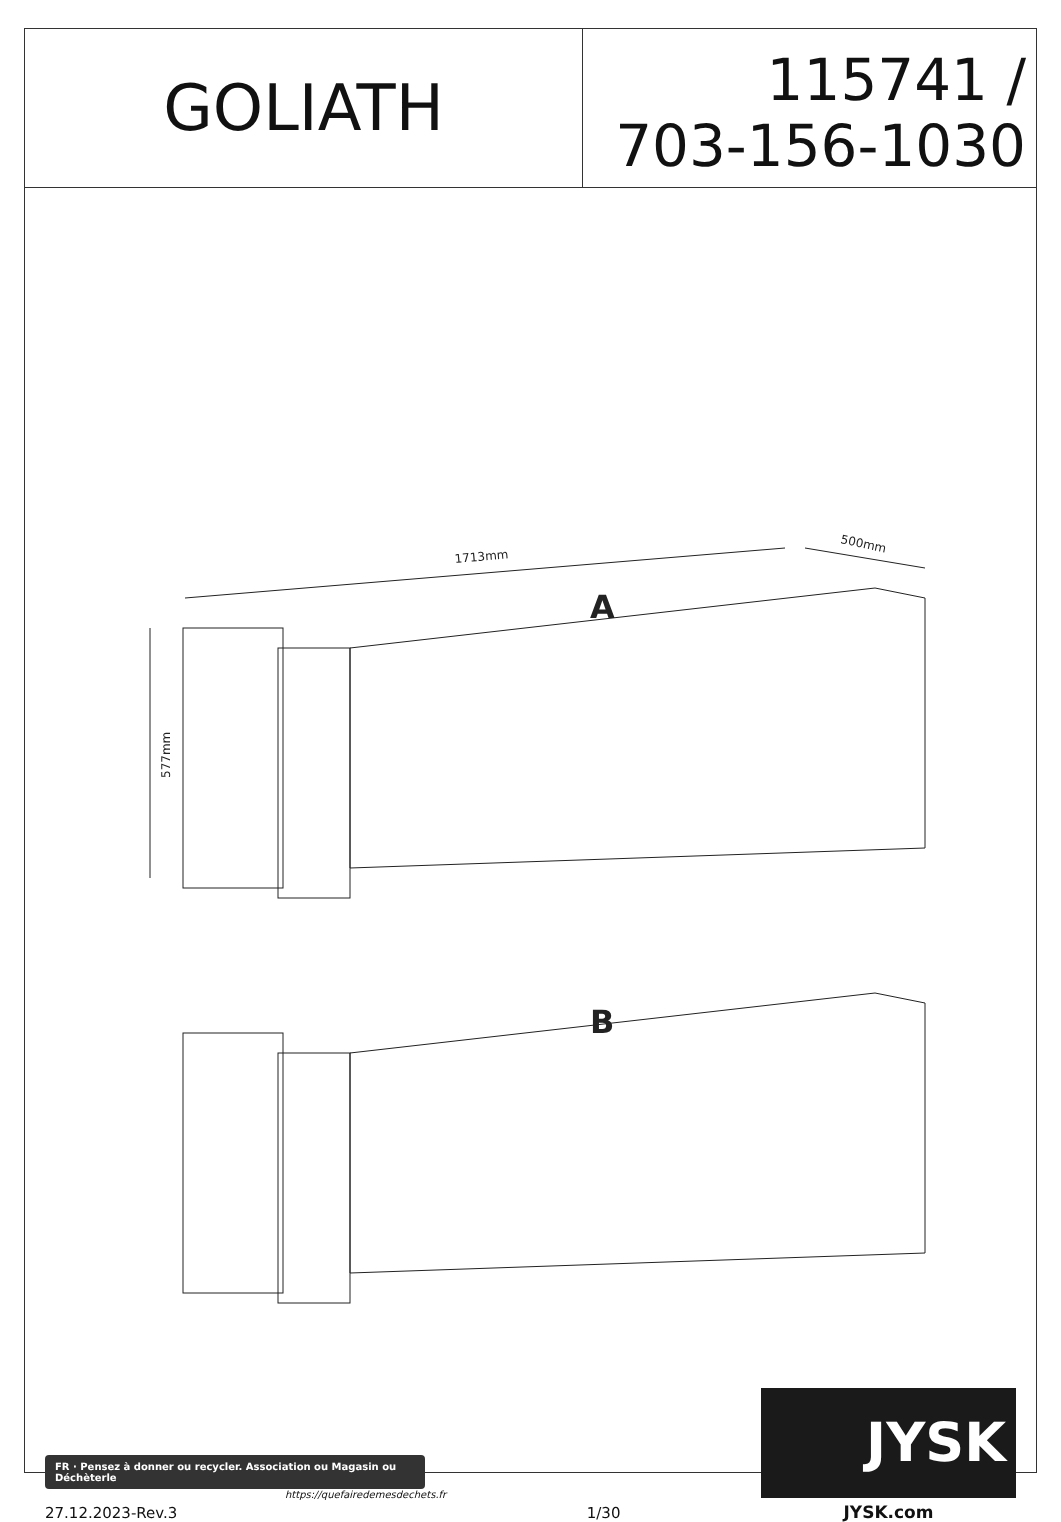GOLIATH
115741 /
703-156-1030
1713mm
500mm
577mm
A
B
FR · Pensez à donner ou recycler. Association ou Magasin ou Déchèterle
https://quefairedemesdechets.fr
27.12.2023-Rev.3
1/30
JYSK
JYSK.com